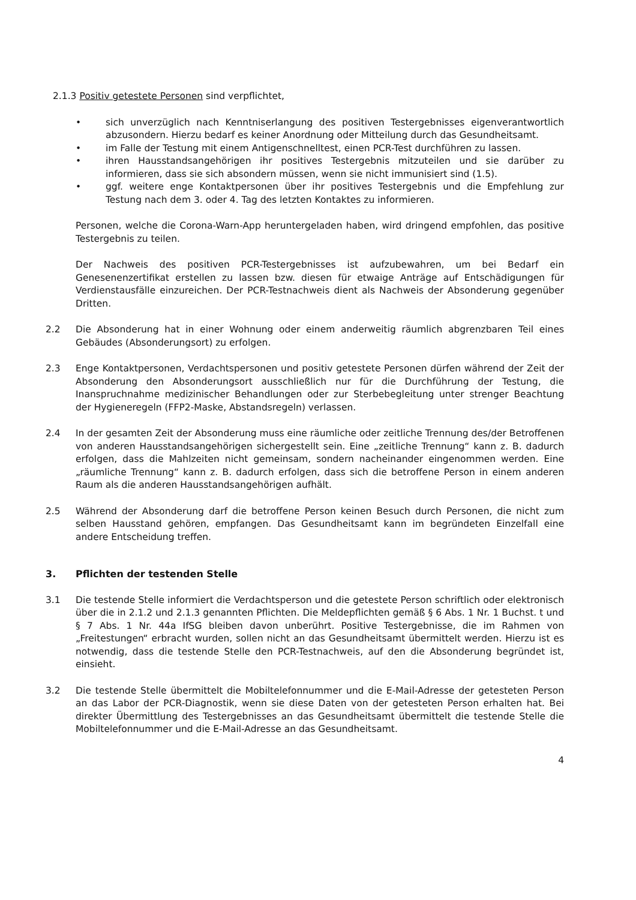2.1.3 Positiv getestete Personen sind verpflichtet,
• sich unverzüglich nach Kenntniserlangung des positiven Testergebnisses eigenverantwortlich abzusondern. Hierzu bedarf es keiner Anordnung oder Mitteilung durch das Gesundheitsamt.
• im Falle der Testung mit einem Antigenschnelltest, einen PCR-Test durchführen zu lassen.
• ihren Hausstandsangehörigen ihr positives Testergebnis mitzuteilen und sie darüber zu informieren, dass sie sich absondern müssen, wenn sie nicht immunisiert sind (1.5).
• ggf. weitere enge Kontaktpersonen über ihr positives Testergebnis und die Empfehlung zur Testung nach dem 3. oder 4. Tag des letzten Kontaktes zu informieren.
Personen, welche die Corona-Warn-App heruntergeladen haben, wird dringend empfohlen, das positive Testergebnis zu teilen.
Der Nachweis des positiven PCR-Testergebnisses ist aufzubewahren, um bei Bedarf ein Genesenenzertifikat erstellen zu lassen bzw. diesen für etwaige Anträge auf Entschädigungen für Verdienstausfälle einzureichen. Der PCR-Testnachweis dient als Nachweis der Absonderung gegenüber Dritten.
2.2 Die Absonderung hat in einer Wohnung oder einem anderweitig räumlich abgrenzbaren Teil eines Gebäudes (Absonderungsort) zu erfolgen.
2.3 Enge Kontaktpersonen, Verdachtspersonen und positiv getestete Personen dürfen während der Zeit der Absonderung den Absonderungsort ausschließlich nur für die Durchführung der Testung, die Inanspruchnahme medizinischer Behandlungen oder zur Sterbebegleitung unter strenger Beachtung der Hygieneregeln (FFP2-Maske, Abstandsregeln) verlassen.
2.4 In der gesamten Zeit der Absonderung muss eine räumliche oder zeitliche Trennung des/der Betroffenen von anderen Hausstandsangehörigen sichergestellt sein. Eine „zeitliche Trennung“ kann z. B. dadurch erfolgen, dass die Mahlzeiten nicht gemeinsam, sondern nacheinander eingenommen werden. Eine „räumliche Trennung“ kann z. B. dadurch erfolgen, dass sich die betroffene Person in einem anderen Raum als die anderen Hausstandsangehörigen aufhält.
2.5 Während der Absonderung darf die betroffene Person keinen Besuch durch Personen, die nicht zum selben Hausstand gehören, empfangen. Das Gesundheitsamt kann im begründeten Einzelfall eine andere Entscheidung treffen.
3. Pflichten der testenden Stelle
3.1 Die testende Stelle informiert die Verdachtsperson und die getestete Person schriftlich oder elektronisch über die in 2.1.2 und 2.1.3 genannten Pflichten. Die Meldepflichten gemäß § 6 Abs. 1 Nr. 1 Buchst. t und § 7 Abs. 1 Nr. 44a IfSG bleiben davon unberührt. Positive Testergebnisse, die im Rahmen von „Freitestungen“ erbracht wurden, sollen nicht an das Gesundheitsamt übermittelt werden. Hierzu ist es notwendig, dass die testende Stelle den PCR-Testnachweis, auf den die Absonderung begründet ist, einsieht.
3.2 Die testende Stelle übermittelt die Mobiltelefonnummer und die E-Mail-Adresse der getesteten Person an das Labor der PCR-Diagnostik, wenn sie diese Daten von der getesteten Person erhalten hat. Bei direkter Übermittlung des Testergebnisses an das Gesundheitsamt übermittelt die testende Stelle die Mobiltelefonnummer und die E-Mail-Adresse an das Gesundheitsamt.
4